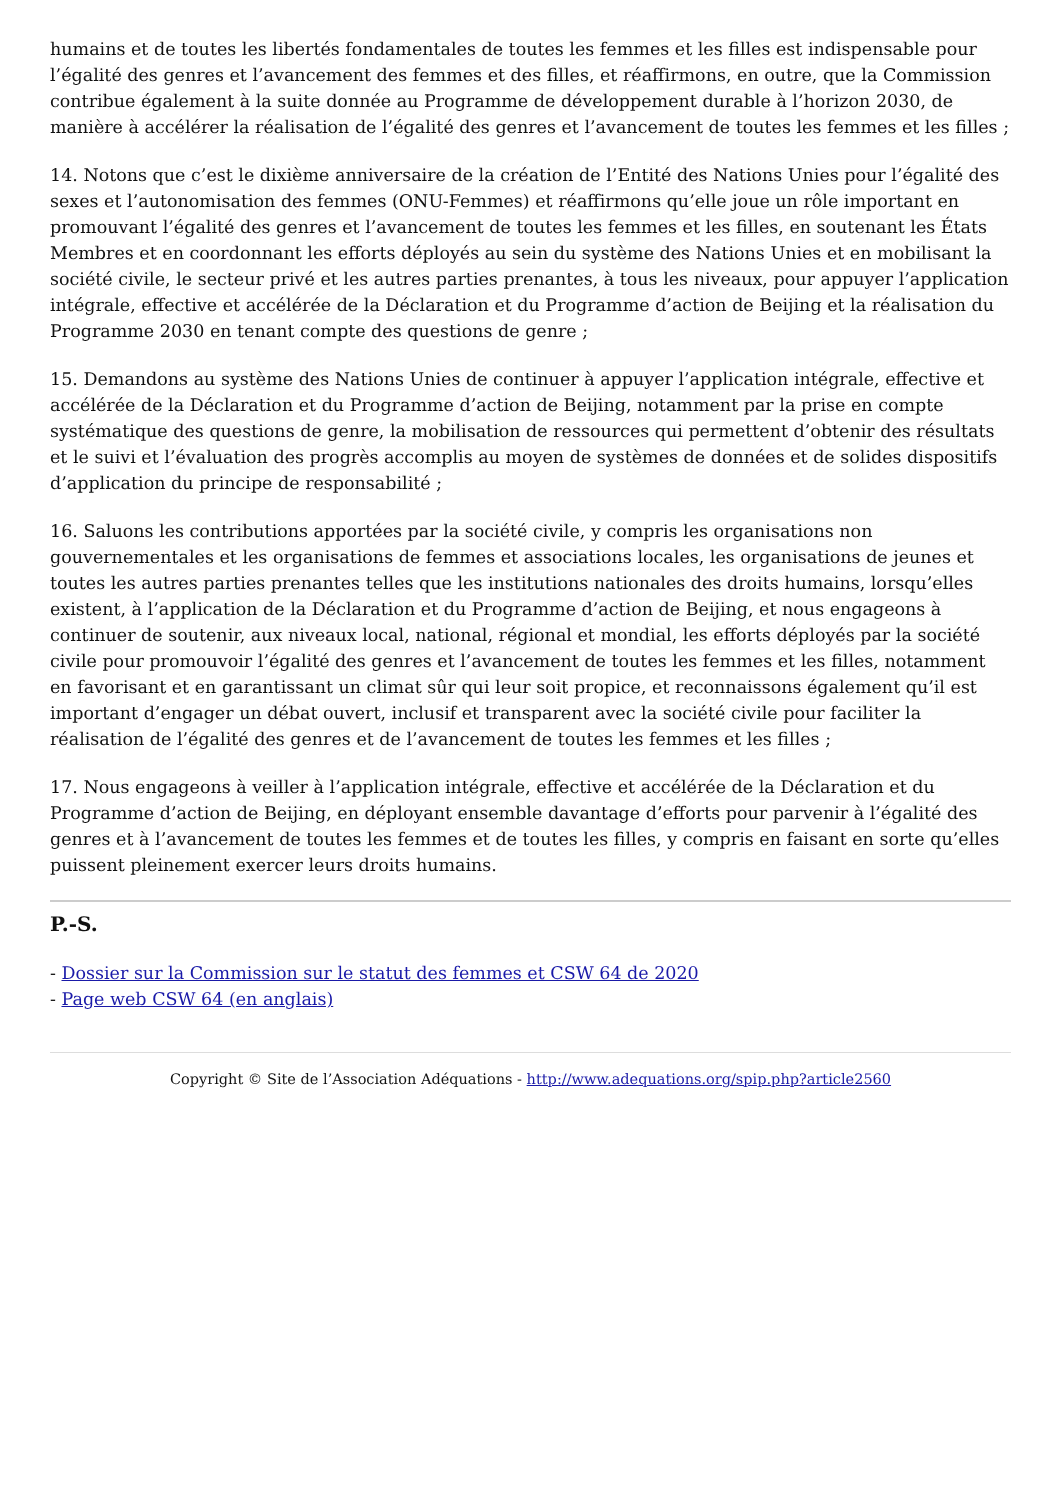humains et de toutes les libertés fondamentales de toutes les femmes et les filles est indispensable pour l’égalité des genres et l’avancement des femmes et des filles, et réaffirmons, en outre, que la Commission contribue également à la suite donnée au Programme de développement durable à l’horizon 2030, de manière à accélérer la réalisation de l’égalité des genres et l’avancement de toutes les femmes et les filles ;
14. Notons que c’est le dixième anniversaire de la création de l’Entité des Nations Unies pour l’égalité des sexes et l’autonomisation des femmes (ONU-Femmes) et réaffirmons qu’elle joue un rôle important en promouvant l’égalité des genres et l’avancement de toutes les femmes et les filles, en soutenant les États Membres et en coordonnant les efforts déployés au sein du système des Nations Unies et en mobilisant la société civile, le secteur privé et les autres parties prenantes, à tous les niveaux, pour appuyer l’application intégrale, effective et accélérée de la Déclaration et du Programme d’action de Beijing et la réalisation du Programme 2030 en tenant compte des questions de genre ;
15. Demandons au système des Nations Unies de continuer à appuyer l’application intégrale, effective et accélérée de la Déclaration et du Programme d’action de Beijing, notamment par la prise en compte systématique des questions de genre, la mobilisation de ressources qui permettent d’obtenir des résultats et le suivi et l’évaluation des progrès accomplis au moyen de systèmes de données et de solides dispositifs d’application du principe de responsabilité ;
16. Saluons les contributions apportées par la société civile, y compris les organisations non gouvernementales et les organisations de femmes et associations locales, les organisations de jeunes et toutes les autres parties prenantes telles que les institutions nationales des droits humains, lorsqu’elles existent, à l’application de la Déclaration et du Programme d’action de Beijing, et nous engageons à continuer de soutenir, aux niveaux local, national, régional et mondial, les efforts déployés par la société civile pour promouvoir l’égalité des genres et l’avancement de toutes les femmes et les filles, notamment en favorisant et en garantissant un climat sûr qui leur soit propice, et reconnaissons également qu’il est important d’engager un débat ouvert, inclusif et transparent avec la société civile pour faciliter la réalisation de l’égalité des genres et de l’avancement de toutes les femmes et les filles ;
17. Nous engageons à veiller à l’application intégrale, effective et accélérée de la Déclaration et du Programme d’action de Beijing, en déployant ensemble davantage d’efforts pour parvenir à l’égalité des genres et à l’avancement de toutes les femmes et de toutes les filles, y compris en faisant en sorte qu’elles puissent pleinement exercer leurs droits humains.
P.-S.
- Dossier sur la Commission sur le statut des femmes et CSW 64 de 2020
- Page web CSW 64 (en anglais)
Copyright © Site de l’Association Adéquations - http://www.adequations.org/spip.php?article2560